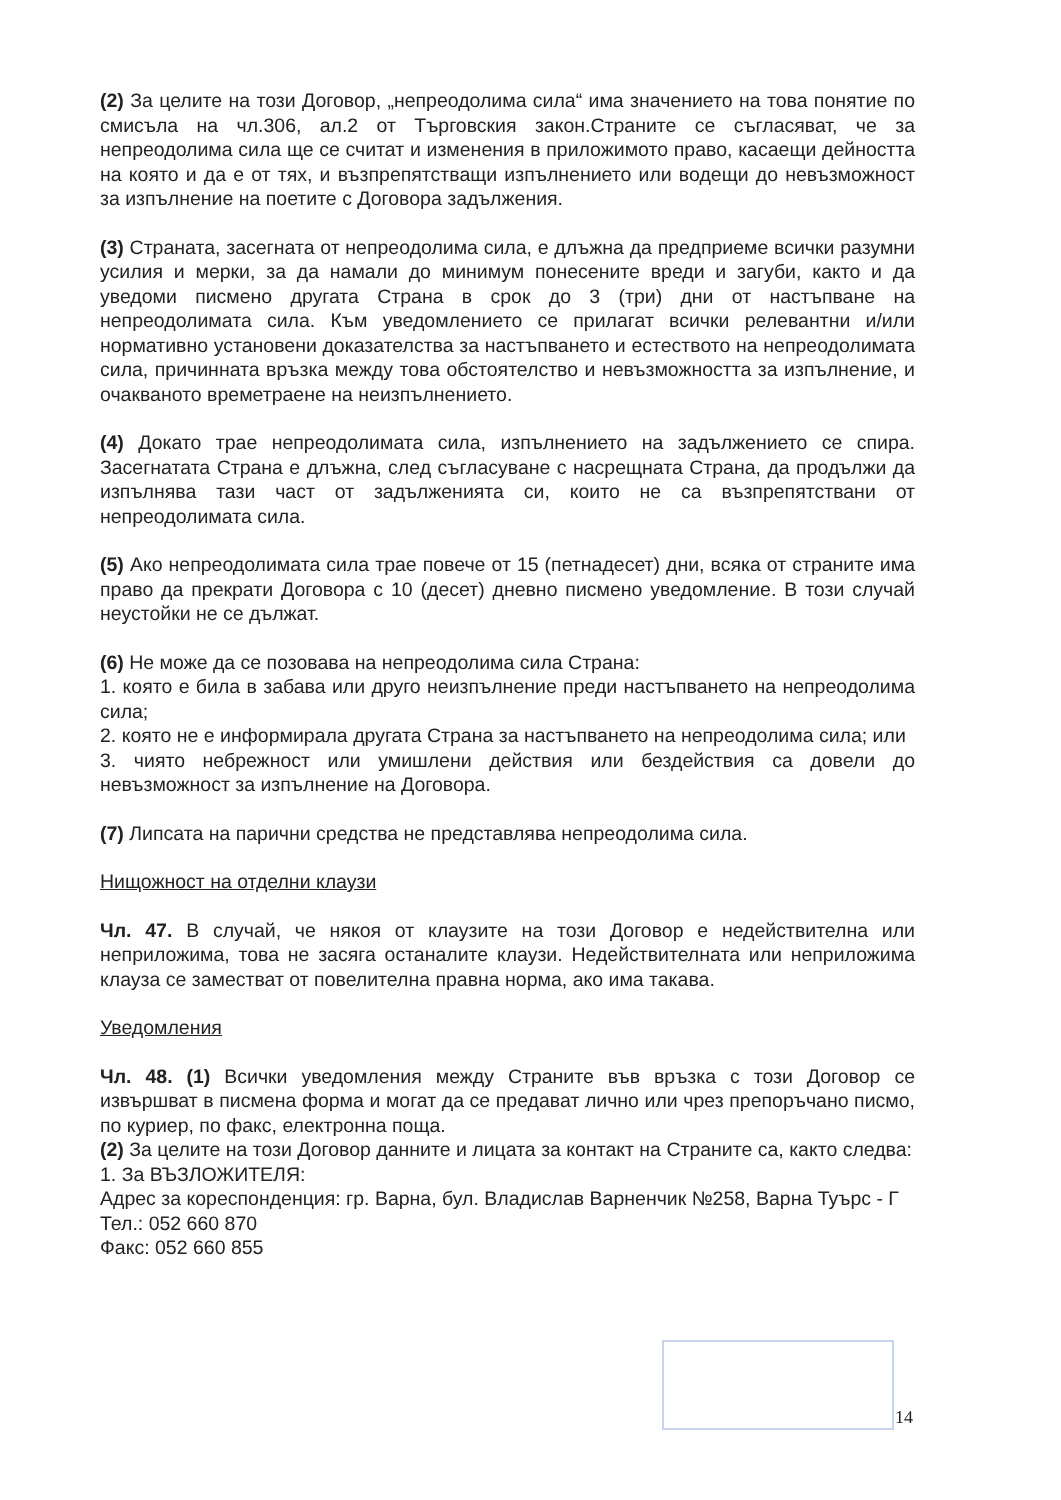(2) За целите на този Договор, „непреодолима сила“ има значението на това понятие по смисъла на чл.306, ал.2 от Търговския закон.Страните се съгласяват, че за непреодолима сила ще се считат и изменения в приложимото право, касаещи дейността на която и да е от тях, и възпрепятстващи изпълнението или водещи до невъзможност за изпълнение на поетите с Договора задължения.
(3) Страната, засегната от непреодолима сила, е длъжна да предприеме всички разумни усилия и мерки, за да намали до минимум понесените вреди и загуби, както и да уведоми писмено другата Страна в срок до 3 (три) дни от настъпване на непреодолимата сила. Към уведомлението се прилагат всички релевантни и/или нормативно установени доказателства за настъпването и естеството на непреодолимата сила, причинната връзка между това обстоятелство и невъзможността за изпълнение, и очакваното времетраене на неизпълнението.
(4) Докато трае непреодолимата сила, изпълнението на задължението се спира. Засегнатата Страна е длъжна, след съгласуване с насрещната Страна, да продължи да изпълнява тази част от задълженията си, които не са възпрепятствани от непреодолимата сила.
(5) Ако непреодолимата сила трае повече от 15 (петнадесет) дни, всяка от страните има право да прекрати Договора с 10 (десет) дневно писмено уведомление. В този случай неустойки не се дължат.
(6) Не може да се позовава на непреодолима сила Страна:
1. която е била в забава или друго неизпълнение преди настъпването на непреодолима сила;
2. която не е информирала другата Страна за настъпването на непреодолима сила; или
3. чиято небрежност или умишлени действия или бездействия са довели до невъзможност за изпълнение на Договора.
(7) Липсата на парични средства не представлява непреодолима сила.
Нищожност на отделни клаузи
Чл. 47. В случай, че някоя от клаузите на този Договор е недействителна или неприложима, това не засяга останалите клаузи. Недействителната или неприложима клауза се заместват от повелителна правна норма, ако има такава.
Уведомления
Чл. 48. (1) Всички уведомления между Страните във връзка с този Договор се извършват в писмена форма и могат да се предават лично или чрез препоръчано писмо, по куриер, по факс, електронна поща.
(2) За целите на този Договор данните и лицата за контакт на Страните са, както следва:
1. За ВЪЗЛОЖИТЕЛЯ:
Адрес за кореспонденция: гр. Варна, бул. Владислав Варненчик №258, Варна Туърс - Г
Тел.: 052 660 870
Факс: 052 660 855
14